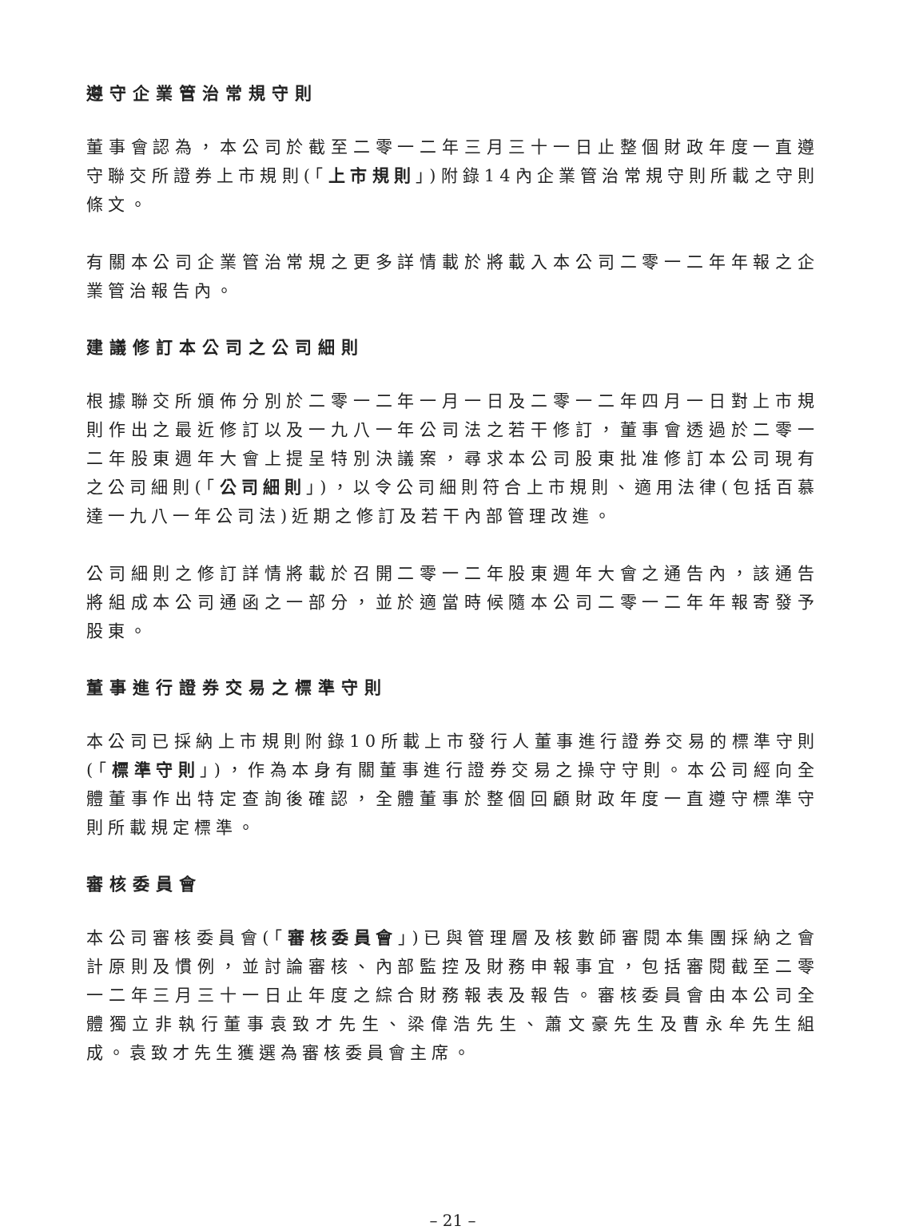遵守企業管治常規守則
董事會認為，本公司於截至二零一二年三月三十一日止整個財政年度一直遵守聯交所證券上市規則(「上市規則」)附錄14內企業管治常規守則所載之守則條文。
有關本公司企業管治常規之更多詳情載於將載入本公司二零一二年年報之企業管治報告內。
建議修訂本公司之公司細則
根據聯交所頒佈分別於二零一二年一月一日及二零一二年四月一日對上市規則作出之最近修訂以及一九八一年公司法之若干修訂，董事會透過於二零一二年股東週年大會上提呈特別決議案，尋求本公司股東批准修訂本公司現有之公司細則(「公司細則」)，以令公司細則符合上市規則、適用法律(包括百慕達一九八一年公司法)近期之修訂及若干內部管理改進。
公司細則之修訂詳情將載於召開二零一二年股東週年大會之通告內，該通告將組成本公司通函之一部分，並於適當時候隨本公司二零一二年年報寄發予股東。
董事進行證券交易之標準守則
本公司已採納上市規則附錄10所載上市發行人董事進行證券交易的標準守則(「標準守則」)，作為本身有關董事進行證券交易之操守守則。本公司經向全體董事作出特定查詢後確認，全體董事於整個回顧財政年度一直遵守標準守則所載規定標準。
審核委員會
本公司審核委員會(「審核委員會」)已與管理層及核數師審閱本集團採納之會計原則及慣例，並討論審核、內部監控及財務申報事宜，包括審閱截至二零一二年三月三十一日止年度之綜合財務報表及報告。審核委員會由本公司全體獨立非執行董事袁致才先生、梁偉浩先生、蕭文豪先生及曹永牟先生組成。袁致才先生獲選為審核委員會主席。
– 21 –